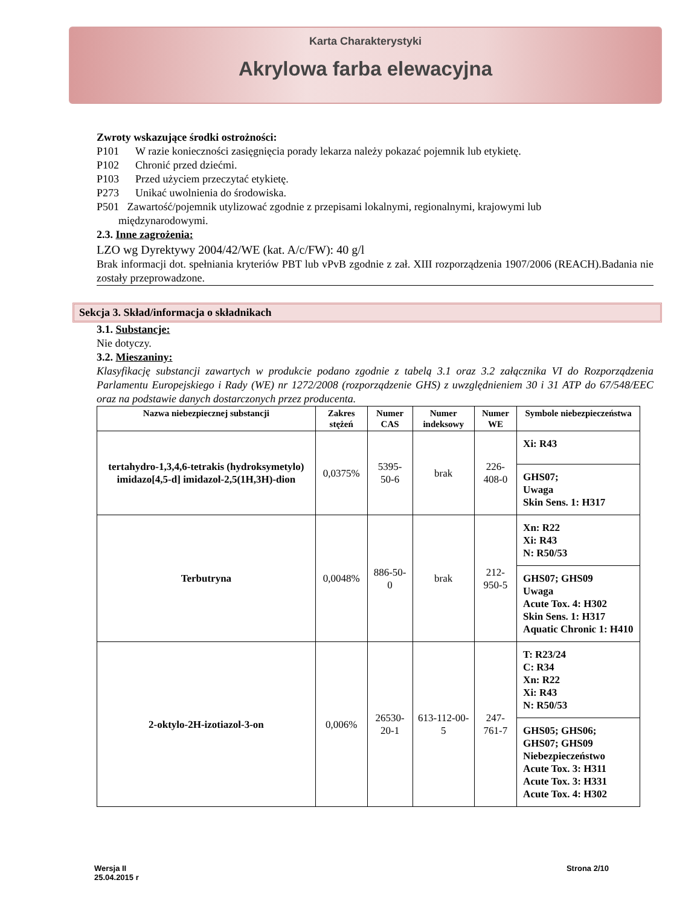Karta Charakterystyki
Akrylowa farba elewacyjna
Zwroty wskazujące środki ostrożności:
P101 W razie konieczności zasięgnięcia porady lekarza należy pokazać pojemnik lub etykietę.
P102 Chronić przed dziećmi.
P103 Przed użyciem przeczytać etykietę.
P273 Unikać uwolnienia do środowiska.
P501 Zawartość/pojemnik utylizować zgodnie z przepisami lokalnymi, regionalnymi, krajowymi lub
międzynarodowymi.
2.3. Inne zagrożenia:
LZO wg Dyrektywy 2004/42/WE (kat. A/c/FW): 40 g/l
Brak informacji dot. spełniania kryteriów PBT lub vPvB zgodnie z zał. XIII rozporządzenia 1907/2006 (REACH).Badania nie zostały przeprowadzone.
Sekcja 3. Skład/informacja o składnikach
3.1. Substancje:
Nie dotyczy.
3.2. Mieszaniny:
Klasyfikację substancji zawartych w produkcie podano zgodnie z tabelą 3.1 oraz 3.2 załącznika VI do Rozporządzenia Parlamentu Europejskiego i Rady (WE) nr 1272/2008 (rozporządzenie GHS) z uwzględnieniem 30 i 31 ATP do 67/548/EEC oraz na podstawie danych dostarczonych przez producenta.
| Nazwa niebezpiecznej substancji | Zakres stężeń | Numer CAS | Numer indeksowy | Numer WE | Symbole niebezpieczeństwa |
| --- | --- | --- | --- | --- | --- |
| tertahydro-1,3,4,6-tetrakis (hydroksymetylo) imidazo[4,5-d] imidazol-2,5(1H,3H)-dion | 0,0375% | 5395-50-6 | brak | 226-408-0 | Xi: R43 |
| | | | | | GHS07; Uwaga Skin Sens. 1: H317 |
| Terbutryna | 0,0048% | 886-50-0 | brak | 212-950-5 | Xn: R22 Xi: R43 N: R50/53 |
| | | | | | GHS07; GHS09 Uwaga Acute Tox. 4: H302 Skin Sens. 1: H317 Aquatic Chronic 1: H410 |
| 2-oktylo-2H-izotiazol-3-on | 0,006% | 26530-20-1 | 613-112-00-5 | 247-761-7 | T: R23/24 C: R34 Xn: R22 Xi: R43 N: R50/53 |
| | | | | | GHS05; GHS06; GHS07; GHS09 Niebezpieczeństwo Acute Tox. 3: H311 Acute Tox. 3: H331 Acute Tox. 4: H302 |
Wersja II
25.04.2015 r
Strona 2/10